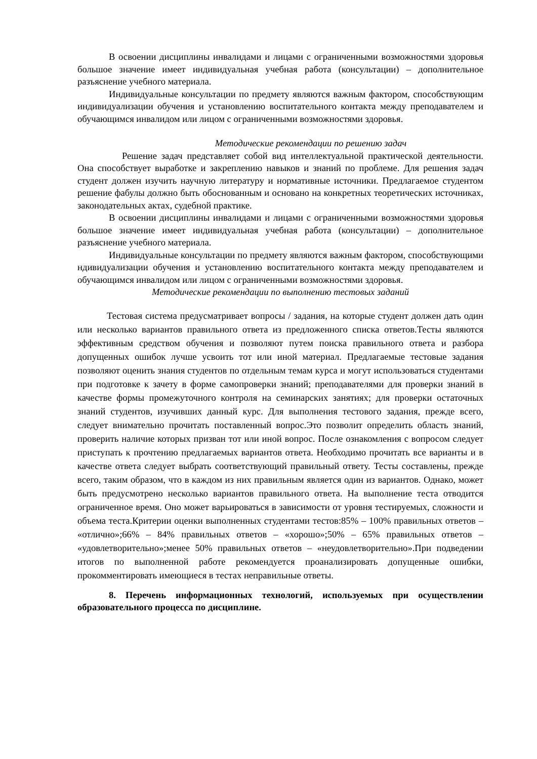В освоении дисциплины инвалидами и лицами с ограниченными возможностями здоровья большое значение имеет индивидуальная учебная работа (консультации) – дополнительное разъяснение учебного материала.
Индивидуальные консультации по предмету являются важным фактором, способствующим индивидуализации обучения и установлению воспитательного контакта между преподавателем и обучающимся инвалидом или лицом с ограниченными возможностями здоровья.
Методические рекомендации по решению задач
Решение задач представляет собой вид интеллектуальной практической деятельности. Она способствует выработке и закреплению навыков и знаний по проблеме. Для решения задач студент должен изучить научную литературу и нормативные источники. Предлагаемое студентом решение фабулы должно быть обоснованным и основано на конкретных теоретических источниках, законодательных актах, судебной практике.
В освоении дисциплины инвалидами и лицами с ограниченными возможностями здоровья большое значение имеет индивидуальная учебная работа (консультации) – дополнительное разъяснение учебного материала.
Индивидуальные консультации по предмету являются важным фактором, способствующими ндивидуализации обучения и установлению воспитательного контакта между преподавателем и обучающимся инвалидом или лицом с ограниченными возможностями здоровья.
Методические рекомендации по выполнению тестовых заданий
Тестовая система предусматривает вопросы / задания, на которые студент должен дать один или несколько вариантов правильного ответа из предложенного списка ответов.Тесты являются эффективным средством обучения и позволяют путем поиска правильного ответа и разбора допущенных ошибок лучше усвоить тот или иной материал. Предлагаемые тестовые задания позволяют оценить знания студентов по отдельным темам курса и могут использоваться студентами при подготовке к зачету в форме самопроверки знаний; преподавателями для проверки знаний в качестве формы промежуточного контроля на семинарских занятиях; для проверки остаточных знаний студентов, изучивших данный курс. Для выполнения тестового задания, прежде всего, следует внимательно прочитать поставленный вопрос.Это позволит определить область знаний, проверить наличие которых призван тот или иной вопрос. После ознакомления с вопросом следует приступать к прочтению предлагаемых вариантов ответа. Необходимо прочитать все варианты и в качестве ответа следует выбрать соответствующий правильный ответу. Тесты составлены, прежде всего, таким образом, что в каждом из них правильным является один из вариантов. Однако, может быть предусмотрено несколько вариантов правильного ответа. На выполнение теста отводится ограниченное время. Оно может варьироваться в зависимости от уровня тестируемых, сложности и объема теста.Критерии оценки выполненных студентами тестов:85% – 100% правильных ответов – «отлично»;66% – 84% правильных ответов – «хорошо»;50% – 65% правильных ответов – «удовлетворительно»;менее 50% правильных ответов – «неудовлетворительно».При подведении итогов по выполненной работе рекомендуется проанализировать допущенные ошибки, прокомментировать имеющиеся в тестах неправильные ответы.
8. Перечень информационных технологий, используемых при осуществлении образовательного процесса по дисциплине.